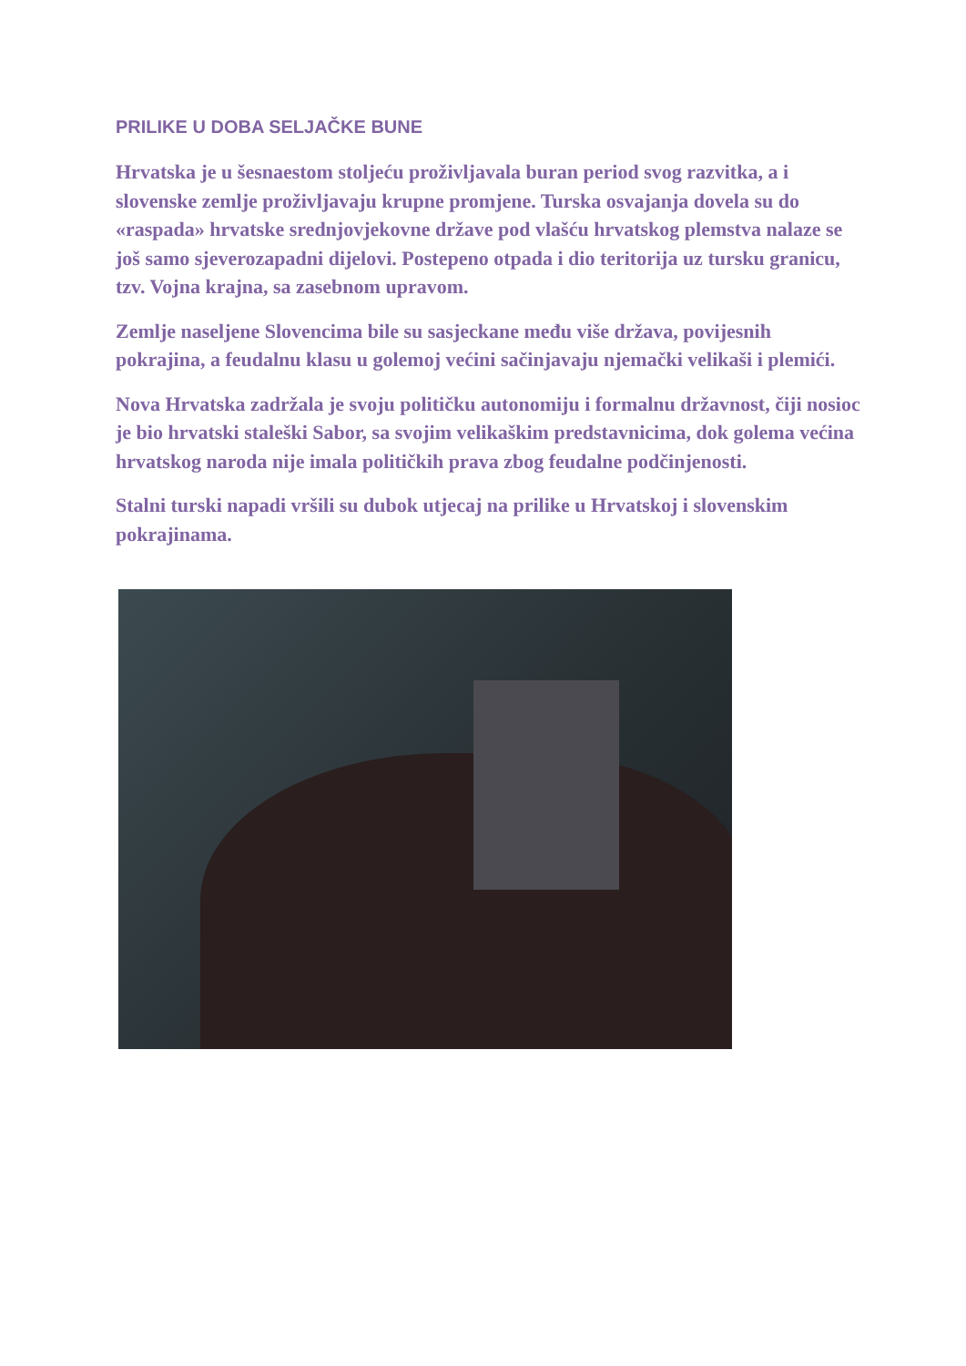PRILIKE U DOBA SELJAČKE BUNE
Hrvatska je u šesnaestom stoljeću proživljavala buran period svog razvitka, a i slovenske zemlje proživljavaju krupne promjene. Turska osvajanja dovela su do «raspada» hrvatske srednjovjekovne države pod vlašću hrvatskog plemstva nalaze se još samo sjeverozapadni dijelovi. Postepeno otpada i dio teritorija uz tursku granicu, tzv. Vojna krajna, sa zasebnom upravom.
Zemlje naseljene Slovencima bile su sasjeckane među više država, povijesnih pokrajina, a feudalnu klasu u golemoj većini sačinjavaju njemački velikaši i plemići.
Nova Hrvatska zadržala je svoju političku autonomiju i formalnu državnost, čiji nosioc je bio hrvatski staleški Sabor, sa svojim velikaškim predstavnicima, dok golema većina hrvatskog naroda nije imala političkih prava zbog feudalne podčinjenosti.
Stalni turski napadi vršili su dubok utjecaj na prilike u Hrvatskoj i slovenskim pokrajinama.